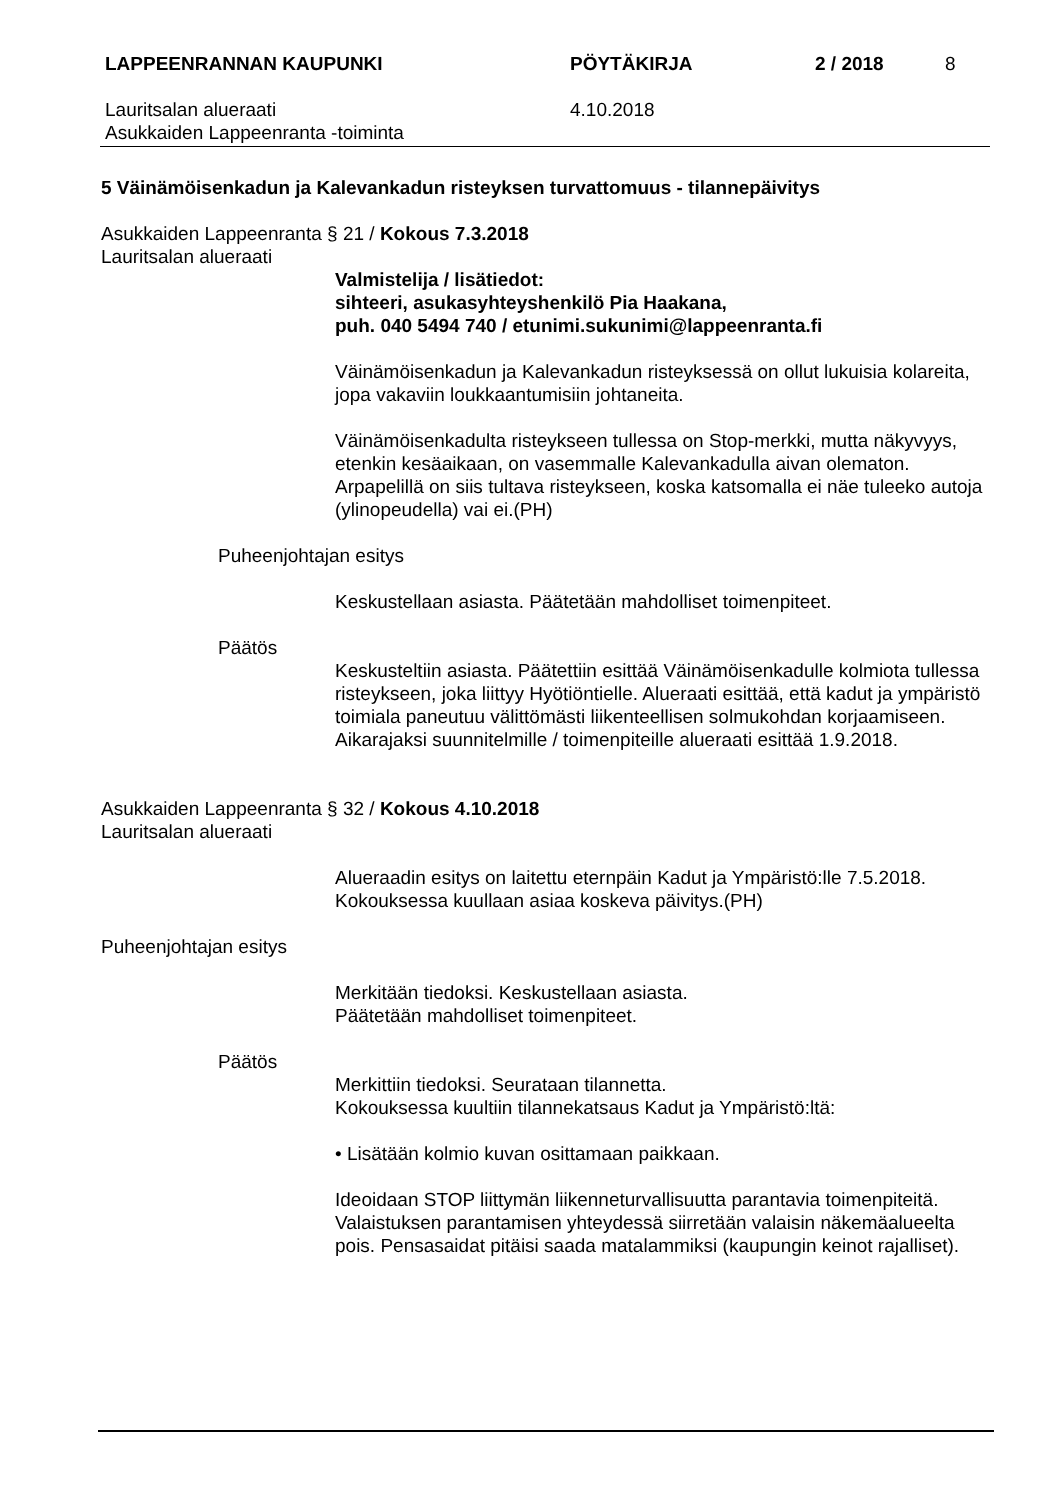LAPPEENRANNAN KAUPUNKI PÖYTÄKIRJA 2 / 2018 8
Lauritsalan alueraati
Asukkaiden Lappeenranta -toiminta
4.10.2018
5 Väinämöisenkadun ja Kalevankadun risteyksen turvattomuus - tilannepäivitys
Asukkaiden Lappeenranta § 21 / Kokous 7.3.2018
Lauritsalan alueraati
Valmistelija / lisätiedot:
sihteeri, asukasyhteyshenkilö Pia Haakana,
puh. 040 5494 740 / etunimi.sukunimi@lappeenranta.fi
Väinämöisenkadun ja Kalevankadun risteyksessä on ollut lukuisia kolareita, jopa vakaviin loukkaantumisiin johtaneita.
Väinämöisenkadulta risteykseen tullessa on Stop-merkki, mutta näkyvyys, etenkin kesäaikaan, on vasemmalle Kalevankadulla aivan olematon. Arpapelillä on siis tultava risteykseen, koska katsomalla ei näe tuleeko autoja (ylinopeudella) vai ei.(PH)
Puheenjohtajan esitys
Keskustellaan asiasta. Päätetään mahdolliset toimenpiteet.
Päätös
Keskusteltiin asiasta. Päätettiin esittää Väinämöisenkadulle kolmiota tullessa risteykseen, joka liittyy Hyötiöntielle. Alueraati esittää, että kadut ja ympäristö toimiala paneutuu välittömästi liikenteellisen solmukohdan korjaamiseen. Aikarajaksi suunnitelmille / toimenpiteille alueraati esittää 1.9.2018.
Asukkaiden Lappeenranta § 32 / Kokous 4.10.2018
Lauritsalan alueraati
Alueraadin esitys on laitettu eternpäin Kadut ja Ympäristö:lle 7.5.2018. Kokouksessa kuullaan asiaa koskeva päivitys.(PH)
Puheenjohtajan esitys
Merkitään tiedoksi. Keskustellaan asiasta.
Päätetään mahdolliset toimenpiteet.
Päätös
Merkittiin tiedoksi. Seurataan tilannetta.
Kokouksessa kuultiin tilannekatsaus Kadut ja Ympäristö:ltä:
• Lisätään kolmio kuvan osittamaan paikkaan.
Ideoidaan STOP liittymän liikenneturvallisuutta parantavia toimenpiteitä. Valaistuksen parantamisen yhteydessä siirretään valaisin näkemäalueelta pois. Pensasaidat pitäisi saada matalammiksi (kaupungin keinot rajalliset).